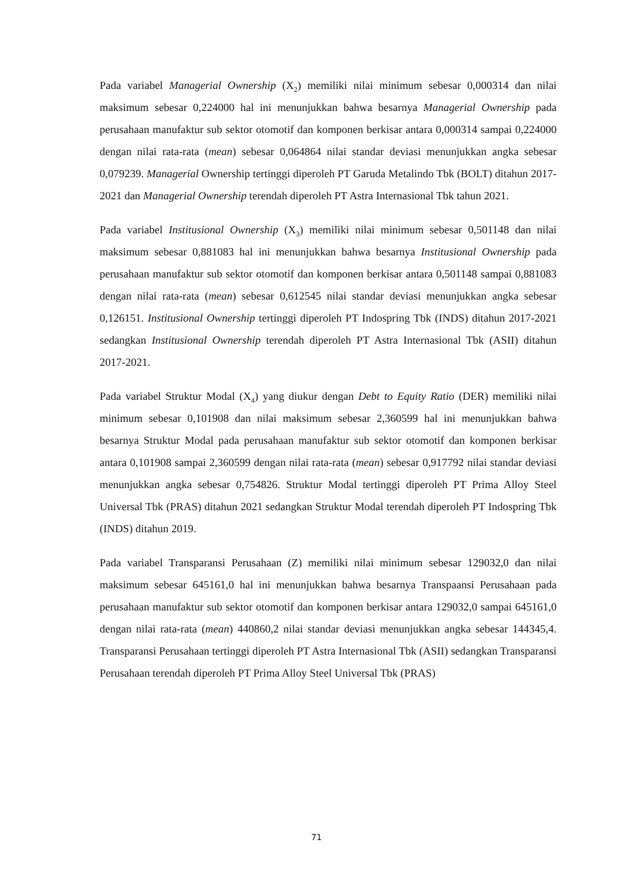Pada variabel Managerial Ownership (X<sub>2</sub>) memiliki nilai minimum sebesar 0,000314 dan nilai maksimum sebesar 0,224000 hal ini menunjukkan bahwa besarnya Managerial Ownership pada perusahaan manufaktur sub sektor otomotif dan komponen berkisar antara 0,000314 sampai 0,224000 dengan nilai rata-rata (mean) sebesar 0,064864 nilai standar deviasi menunjukkan angka sebesar 0,079239. Managerial Ownership tertinggi diperoleh PT Garuda Metalindo Tbk (BOLT) ditahun 2017-2021 dan Managerial Ownership terendah diperoleh PT Astra Internasional Tbk tahun 2021.
Pada variabel Institusional Ownership (X<sub>3</sub>) memiliki nilai minimum sebesar 0,501148 dan nilai maksimum sebesar 0,881083 hal ini menunjukkan bahwa besarnya Institusional Ownership pada perusahaan manufaktur sub sektor otomotif dan komponen berkisar antara 0,501148 sampai 0,881083 dengan nilai rata-rata (mean) sebesar 0,612545 nilai standar deviasi menunjukkan angka sebesar 0,126151. Institusional Ownership tertinggi diperoleh PT Indospring Tbk (INDS) ditahun 2017-2021 sedangkan Institusional Ownership terendah diperoleh PT Astra Internasional Tbk (ASII) ditahun 2017-2021.
Pada variabel Struktur Modal (X<sub>4</sub>) yang diukur dengan Debt to Equity Ratio (DER) memiliki nilai minimum sebesar 0,101908 dan nilai maksimum sebesar 2,360599 hal ini menunjukkan bahwa besarnya Struktur Modal pada perusahaan manufaktur sub sektor otomotif dan komponen berkisar antara 0,101908 sampai 2,360599 dengan nilai rata-rata (mean) sebesar 0,917792 nilai standar deviasi menunjukkan angka sebesar 0,754826. Struktur Modal tertinggi diperoleh PT Prima Alloy Steel Universal Tbk (PRAS) ditahun 2021 sedangkan Struktur Modal terendah diperoleh PT Indospring Tbk (INDS) ditahun 2019.
Pada variabel Transparansi Perusahaan (Z) memiliki nilai minimum sebesar 129032,0 dan nilai maksimum sebesar 645161,0 hal ini menunjukkan bahwa besarnya Transpaansi Perusahaan pada perusahaan manufaktur sub sektor otomotif dan komponen berkisar antara 129032,0 sampai 645161,0 dengan nilai rata-rata (mean) 440860,2 nilai standar deviasi menunjukkan angka sebesar 144345,4. Transparansi Perusahaan tertinggi diperoleh PT Astra Internasional Tbk (ASII) sedangkan Transparansi Perusahaan terendah diperoleh PT Prima Alloy Steel Universal Tbk (PRAS)
71